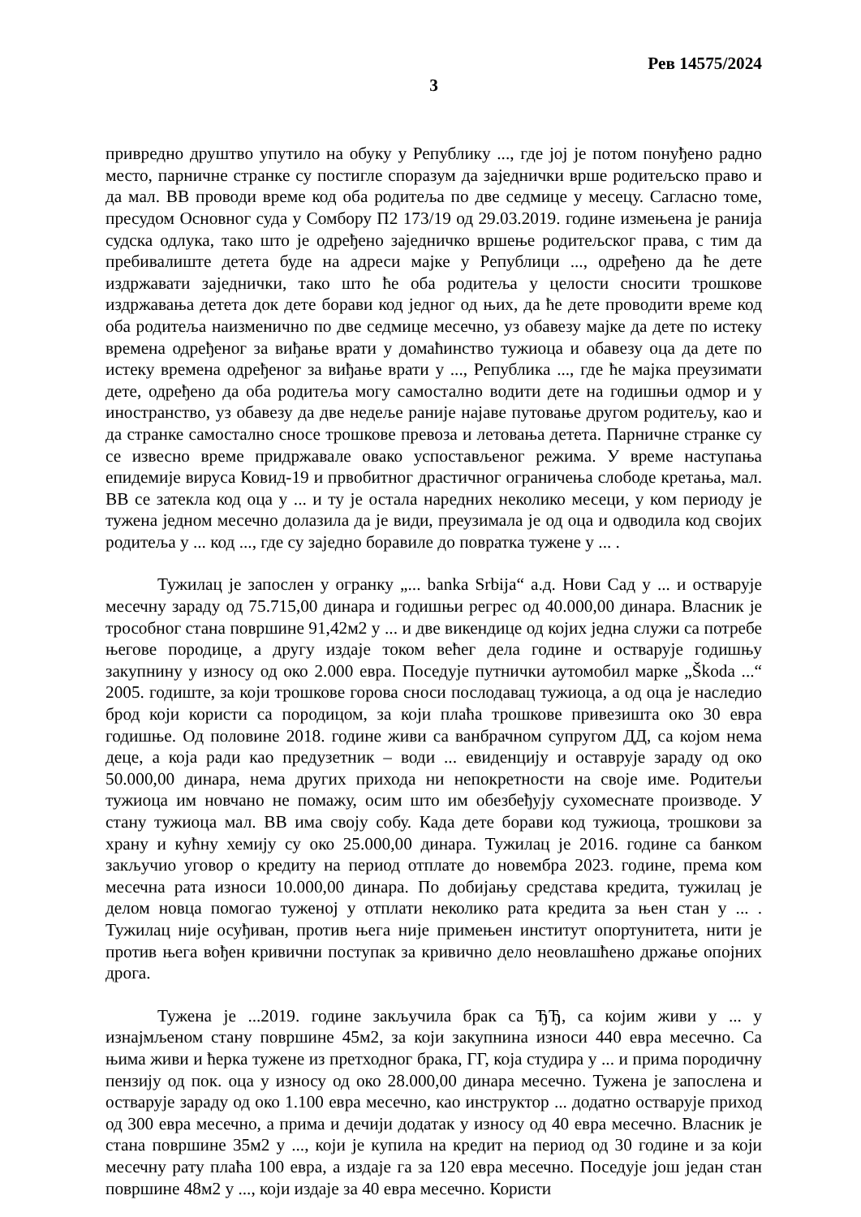Рев 14575/2024
3
привредно друштво упутило на обуку у Републику ..., где јој је потом понуђено радно место, парничне странке су постигле споразум да заједнички врше родитељско право и да мал. ВВ проводи време код оба родитеља по две седмице у месецу. Сагласно томе, пресудом Основног суда у Сомбору П2 173/19 од 29.03.2019. године измењена је ранија судска одлука, тако што је одређено заједничко вршење родитељског права, с тим да пребивалиште детета буде на адреси мајке у Републици ..., одређено да ће дете издржавати заједнички, тако што ће оба родитеља у целости сносити трошкове издржавања детета док дете борави код једног од њих, да ће дете проводити време код оба родитеља наизменично по две седмице месечно, уз обавезу мајке да дете по истеку времена одређеног за виђање врати у домаћинство тужиоца и обавезу оца да дете по истеку времена одређеног за виђање врати у ..., Република ..., где ће мајка преузимати дете, одређено да оба родитеља могу самостално водити дете на годишњи одмор и у иностранство, уз обавезу да две недеље раније најаве путовање другом родитељу, као и да странке самостално сносе трошкове превоза и летовања детета. Парничне странке су се извесно време придржавале овако успостављеног режима. У време наступања епидемије вируса Ковид-19 и првобитног драстичног ограничења слободе кретања, мал. ВВ се затекла код оца у ... и ту је остала наредних неколико месеци, у ком периоду је тужена једном месечно долазила да је види, преузимала је од оца и одводила код својих родитеља у ... код ..., где су заједно боравиле до повратка тужене у ... .
Тужилац је запослен у огранку „... banka Srbija“ а.д. Нови Сад у ... и остварује месечну зараду од 75.715,00 динара и годишњи регрес од 40.000,00 динара. Власник је трособног стана површине 91,42м2 у ... и две викендице од којих једна служи са потребе његове породице, а другу издаје током већег дела године и остварује годишњу закупнину у износу од око 2.000 евра. Поседује путнички аутомобил марке „Škoda ...“ 2005. годиште, за који трошкове горова сноси послодавац тужиоца, а од оца је наследио брод који користи са породицом, за који плаћа трошкове привезишта око 30 евра годишње. Од половине 2018. године живи са ванбрачном супругом ДД, са којом нема деце, а која ради као предузетник – води ... евиденцију и оставрује зараду од око 50.000,00 динара, нема других прихода ни непокретности на своје име. Родитељи тужиоца им новчано не помажу, осим што им обезбеђују сухомеснате производе. У стану тужиоца мал. ВВ има своју собу. Када дете борави код тужиоца, трошкови за храну и кућну хемију су око 25.000,00 динара. Тужилац је 2016. године са банком закључио уговор о кредиту на период отплате до новембра 2023. године, према ком месечна рата износи 10.000,00 динара. По добијању средстава кредита, тужилац је делом новца помогао туженој у отплати неколико рата кредита за њен стан у ... . Тужилац није осуђиван, против њега није примењен институт опортунитета, нити је против њега вођен кривични поступак за кривично дело неовлашћено држање опојних дрога.
Тужена је ...2019. године закључила брак са ЂЂ, са којим живи у ... у изнајмљеном стану површине 45м2, за који закупнина износи 440 евра месечно. Са њима живи и ћерка тужене из претходног брака, ГГ, која студира у ... и прима породичну пензију од пок. оца у износу од око 28.000,00 динара месечно. Тужена је запослена и остварује зараду од око 1.100 евра месечно, као инструктор ... додатно остварује приход од 300 евра месечно, а прима и дечији додатак у износу од 40 евра месечно. Власник је стана површине 35м2 у ..., који је купила на кредит на период од 30 године и за који месечну рату плаћа 100 евра, а издаје га за 120 евра месечно. Поседује још један стан површине 48м2 у ..., који издаје за 40 евра месечно. Користи